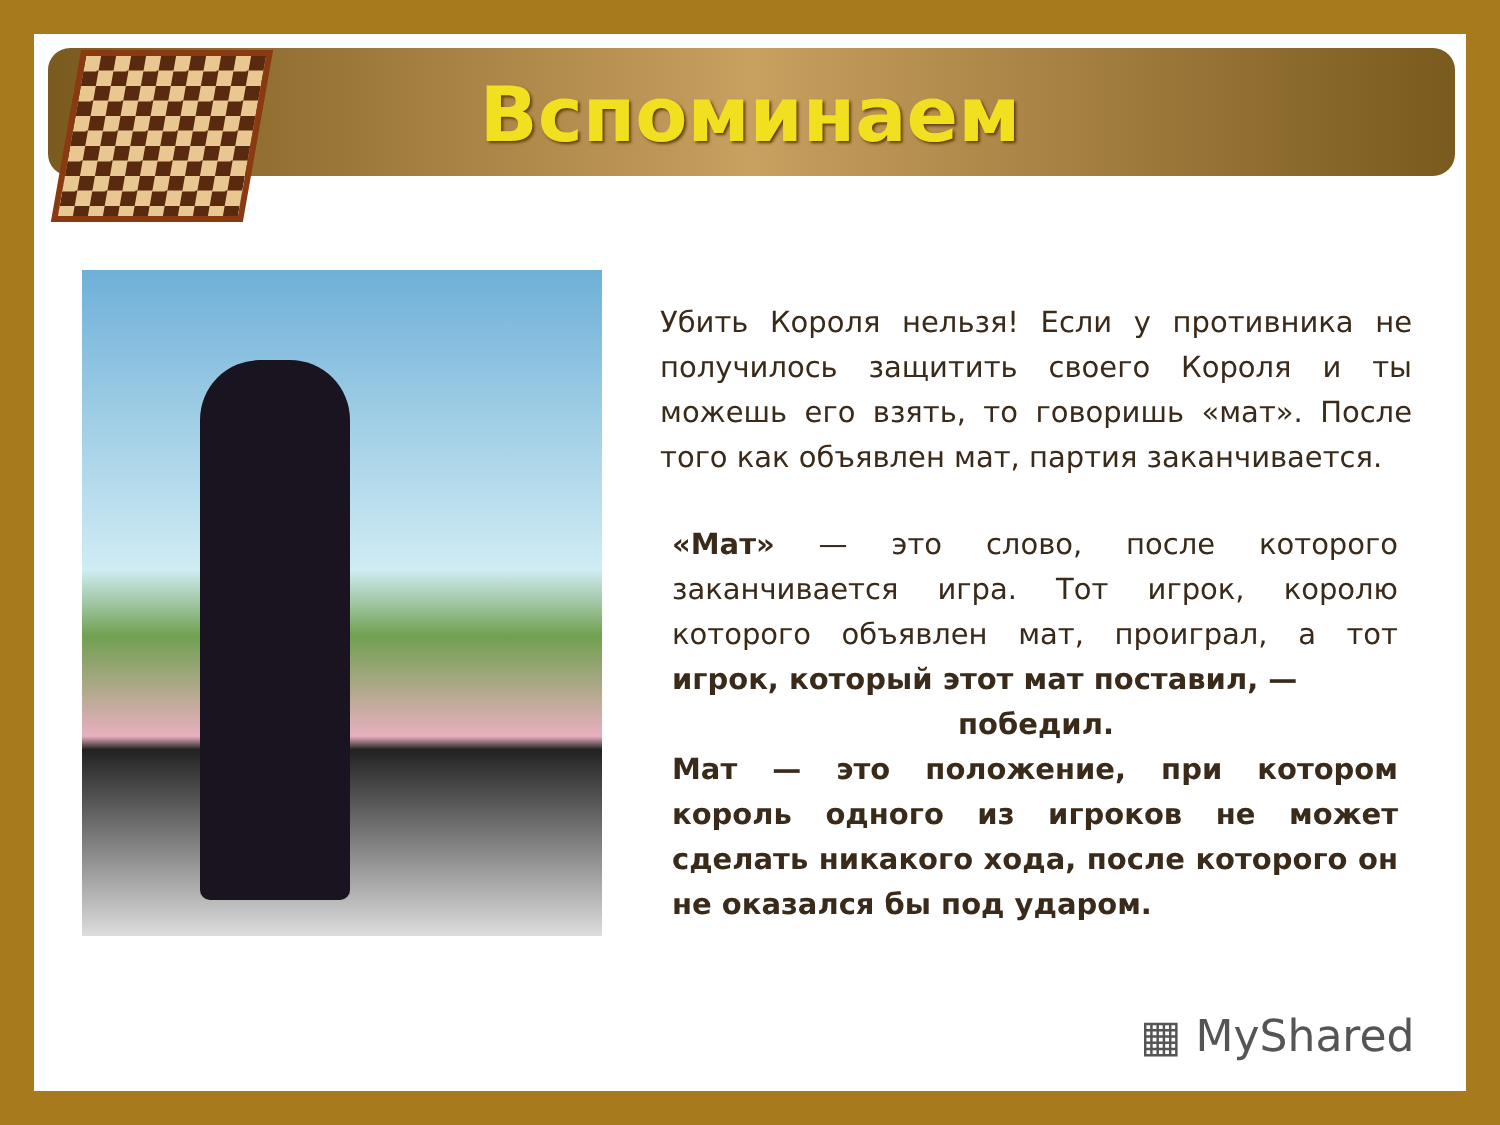Вспоминаем
Убить Короля нельзя! Если у противника не получилось защитить своего Короля и ты можешь его взять, то говоришь «мат». После того как объявлен мат, партия заканчивается.
«Мат» — это слово, после которого заканчивается игра. Тот игрок, королю которого объявлен мат, проиграл, а тот игрок, который этот мат поставил, —
победил.
Мат — это положение, при котором король одного из игроков не может сделать никакого хода, после которого он не оказался бы под ударом.
▦ MyShared